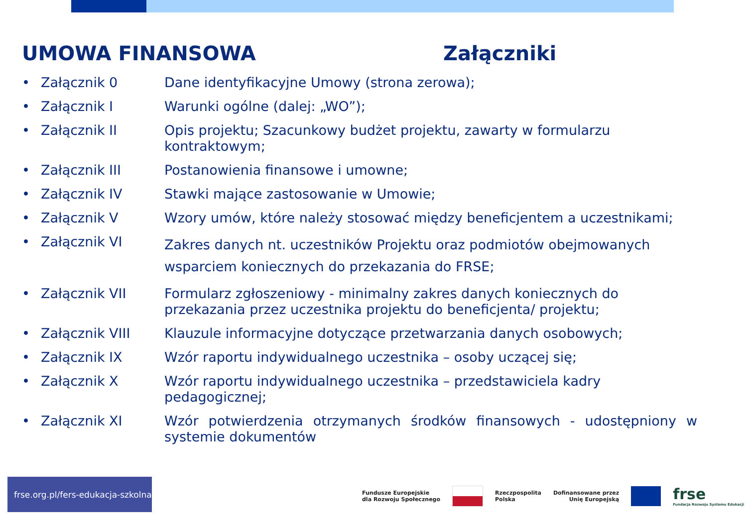UMOWA FINANSOWA Załączniki
• Załącznik 0 Dane identyfikacyjne Umowy (strona zerowa);
• Załącznik I Warunki ogólne (dalej: „WO”);
• Załącznik II Opis projektu; Szacunkowy budżet projektu, zawarty w formularzu kontraktowym;
• Załącznik III Postanowienia finansowe i umowne;
• Załącznik IV Stawki mające zastosowanie w Umowie;
• Załącznik V Wzory umów, które należy stosować między beneficjentem a uczestnikami;
• Załącznik VI Zakres danych nt. uczestników Projektu oraz podmiotów obejmowanych wsparciem koniecznych do przekazania do FRSE;
• Załącznik VII Formularz zgłoszeniowy - minimalny zakres danych koniecznych do przekazania przez uczestnika projektu do beneficjenta/ projektu;
• Załącznik VIII Klauzule informacyjne dotyczące przetwarzania danych osobowych;
• Załącznik IX Wzór raportu indywidualnego uczestnika – osoby uczącej się;
• Załącznik X Wzór raportu indywidualnego uczestnika – przedstawiciela kadry pedagogicznej;
• Załącznik XI Wzór potwierdzenia otrzymanych środków finansowych - udostępniony w systemie dokumentów
frse.org.pl/fers-edukacja-szkolna
Fundusze Europejskie
dla Rozwoju Społecznego
Rzeczpospolita
Polska
Dofinansowane przez
Unię Europejską
frse
Fundacja Rozwoju Systemu Edukacji